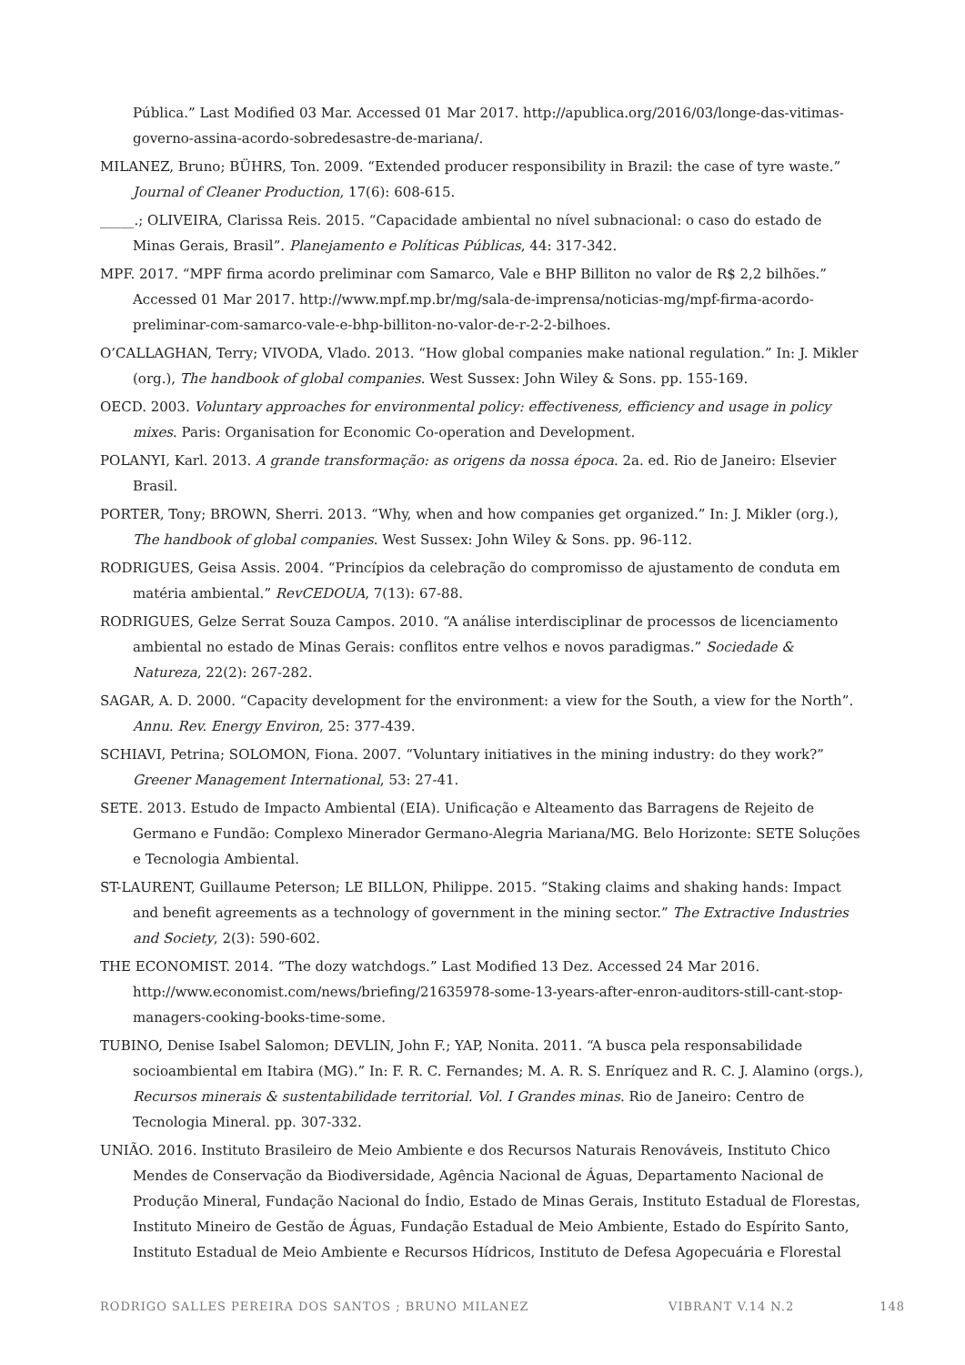Pública.” Last Modified 03 Mar. Accessed 01 Mar 2017. http://apublica.org/2016/03/longe-das-vitimas-governo-assina-acordo-sobredesastre-de-mariana/.
MILANEZ, Bruno; BÜHRS, Ton. 2009. “Extended producer responsibility in Brazil: the case of tyre waste.” Journal of Cleaner Production, 17(6): 608-615.
_____.; OLIVEIRA, Clarissa Reis. 2015. “Capacidade ambiental no nível subnacional: o caso do estado de Minas Gerais, Brasil”. Planejamento e Políticas Públicas, 44: 317-342.
MPF. 2017. “MPF firma acordo preliminar com Samarco, Vale e BHP Billiton no valor de R$ 2,2 bilhões.” Accessed 01 Mar 2017. http://www.mpf.mp.br/mg/sala-de-imprensa/noticias-mg/mpf-firma-acordo-preliminar-com-samarco-vale-e-bhp-billiton-no-valor-de-r-2-2-bilhoes.
O’CALLAGHAN, Terry; VIVODA, Vlado. 2013. “How global companies make national regulation.” In: J. Mikler (org.), The handbook of global companies. West Sussex: John Wiley & Sons. pp. 155-169.
OECD. 2003. Voluntary approaches for environmental policy: effectiveness, efficiency and usage in policy mixes. Paris: Organisation for Economic Co-operation and Development.
POLANYI, Karl. 2013. A grande transformação: as origens da nossa época. 2a. ed. Rio de Janeiro: Elsevier Brasil.
PORTER, Tony; BROWN, Sherri. 2013. “Why, when and how companies get organized.” In: J. Mikler (org.), The handbook of global companies. West Sussex: John Wiley & Sons. pp. 96-112.
RODRIGUES, Geisa Assis. 2004. “Princípios da celebração do compromisso de ajustamento de conduta em matéria ambiental.” RevCEDOUA, 7(13): 67-88.
RODRIGUES, Gelze Serrat Souza Campos. 2010. “A análise interdisciplinar de processos de licenciamento ambiental no estado de Minas Gerais: conflitos entre velhos e novos paradigmas.” Sociedade & Natureza, 22(2): 267-282.
SAGAR, A. D. 2000. “Capacity development for the environment: a view for the South, a view for the North”. Annu. Rev. Energy Environ, 25: 377-439.
SCHIAVI, Petrina; SOLOMON, Fiona. 2007. “Voluntary initiatives in the mining industry: do they work?” Greener Management International, 53: 27-41.
SETE. 2013. Estudo de Impacto Ambiental (EIA). Unificação e Alteamento das Barragens de Rejeito de Germano e Fundão: Complexo Minerador Germano-Alegria Mariana/MG. Belo Horizonte: SETE Soluções e Tecnologia Ambiental.
ST-LAURENT, Guillaume Peterson; LE BILLON, Philippe. 2015. “Staking claims and shaking hands: Impact and benefit agreements as a technology of government in the mining sector.” The Extractive Industries and Society, 2(3): 590-602.
THE ECONOMIST. 2014. “The dozy watchdogs.” Last Modified 13 Dez. Accessed 24 Mar 2016. http://www.economist.com/news/briefing/21635978-some-13-years-after-enron-auditors-still-cant-stop-managers-cooking-books-time-some.
TUBINO, Denise Isabel Salomon; DEVLIN, John F.; YAP, Nonita. 2011. “A busca pela responsabilidade socioambiental em Itabira (MG).” In: F. R. C. Fernandes; M. A. R. S. Enríquez and R. C. J. Alamino (orgs.), Recursos minerais & sustentabilidade territorial. Vol. I Grandes minas. Rio de Janeiro: Centro de Tecnologia Mineral. pp. 307-332.
UNIÃO. 2016. Instituto Brasileiro de Meio Ambiente e dos Recursos Naturais Renováveis, Instituto Chico Mendes de Conservação da Biodiversidade, Agência Nacional de Águas, Departamento Nacional de Produção Mineral, Fundação Nacional do Índio, Estado de Minas Gerais, Instituto Estadual de Florestas, Instituto Mineiro de Gestão de Águas, Fundação Estadual de Meio Ambiente, Estado do Espírito Santo, Instituto Estadual de Meio Ambiente e Recursos Hídricos, Instituto de Defesa Agopecuária e Florestal
RODRIGO SALLES PEREIRA DOS SANTOS ; BRUNO MILANEZ VIBRANT V.14 N.2 148